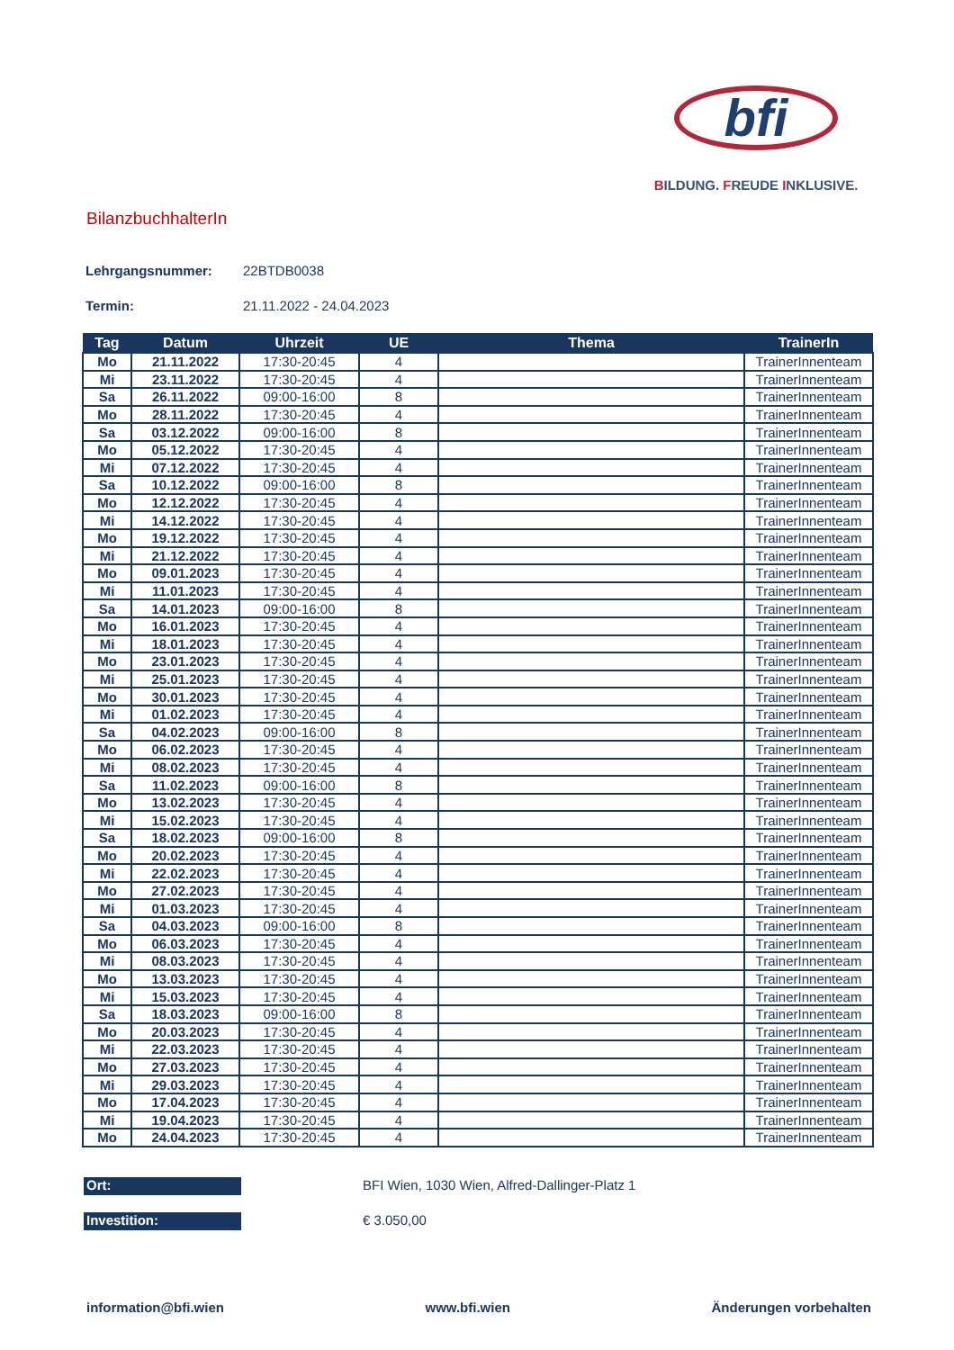bfi
BILDUNG. FREUDE INKLUSIVE.
BilanzbuchhalterIn
Lehrgangsnummer: 22BTDB0038
Termin: 21.11.2022 - 24.04.2023
| Tag | Datum | Uhrzeit | UE | Thema | TrainerIn |
| --- | --- | --- | --- | --- | --- |
| Mo | 21.11.2022 | 17:30-20:45 | 4 | | TrainerInnenteam |
| Mi | 23.11.2022 | 17:30-20:45 | 4 | | TrainerInnenteam |
| Sa | 26.11.2022 | 09:00-16:00 | 8 | | TrainerInnenteam |
| Mo | 28.11.2022 | 17:30-20:45 | 4 | | TrainerInnenteam |
| Sa | 03.12.2022 | 09:00-16:00 | 8 | | TrainerInnenteam |
| Mo | 05.12.2022 | 17:30-20:45 | 4 | | TrainerInnenteam |
| Mi | 07.12.2022 | 17:30-20:45 | 4 | | TrainerInnenteam |
| Sa | 10.12.2022 | 09:00-16:00 | 8 | | TrainerInnenteam |
| Mo | 12.12.2022 | 17:30-20:45 | 4 | | TrainerInnenteam |
| Mi | 14.12.2022 | 17:30-20:45 | 4 | | TrainerInnenteam |
| Mo | 19.12.2022 | 17:30-20:45 | 4 | | TrainerInnenteam |
| Mi | 21.12.2022 | 17:30-20:45 | 4 | | TrainerInnenteam |
| Mo | 09.01.2023 | 17:30-20:45 | 4 | | TrainerInnenteam |
| Mi | 11.01.2023 | 17:30-20:45 | 4 | | TrainerInnenteam |
| Sa | 14.01.2023 | 09:00-16:00 | 8 | | TrainerInnenteam |
| Mo | 16.01.2023 | 17:30-20:45 | 4 | | TrainerInnenteam |
| Mi | 18.01.2023 | 17:30-20:45 | 4 | | TrainerInnenteam |
| Mo | 23.01.2023 | 17:30-20:45 | 4 | | TrainerInnenteam |
| Mi | 25.01.2023 | 17:30-20:45 | 4 | | TrainerInnenteam |
| Mo | 30.01.2023 | 17:30-20:45 | 4 | | TrainerInnenteam |
| Mi | 01.02.2023 | 17:30-20:45 | 4 | | TrainerInnenteam |
| Sa | 04.02.2023 | 09:00-16:00 | 8 | | TrainerInnenteam |
| Mo | 06.02.2023 | 17:30-20:45 | 4 | | TrainerInnenteam |
| Mi | 08.02.2023 | 17:30-20:45 | 4 | | TrainerInnenteam |
| Sa | 11.02.2023 | 09:00-16:00 | 8 | | TrainerInnenteam |
| Mo | 13.02.2023 | 17:30-20:45 | 4 | | TrainerInnenteam |
| Mi | 15.02.2023 | 17:30-20:45 | 4 | | TrainerInnenteam |
| Sa | 18.02.2023 | 09:00-16:00 | 8 | | TrainerInnenteam |
| Mo | 20.02.2023 | 17:30-20:45 | 4 | | TrainerInnenteam |
| Mi | 22.02.2023 | 17:30-20:45 | 4 | | TrainerInnenteam |
| Mo | 27.02.2023 | 17:30-20:45 | 4 | | TrainerInnenteam |
| Mi | 01.03.2023 | 17:30-20:45 | 4 | | TrainerInnenteam |
| Sa | 04.03.2023 | 09:00-16:00 | 8 | | TrainerInnenteam |
| Mo | 06.03.2023 | 17:30-20:45 | 4 | | TrainerInnenteam |
| Mi | 08.03.2023 | 17:30-20:45 | 4 | | TrainerInnenteam |
| Mo | 13.03.2023 | 17:30-20:45 | 4 | | TrainerInnenteam |
| Mi | 15.03.2023 | 17:30-20:45 | 4 | | TrainerInnenteam |
| Sa | 18.03.2023 | 09:00-16:00 | 8 | | TrainerInnenteam |
| Mo | 20.03.2023 | 17:30-20:45 | 4 | | TrainerInnenteam |
| Mi | 22.03.2023 | 17:30-20:45 | 4 | | TrainerInnenteam |
| Mo | 27.03.2023 | 17:30-20:45 | 4 | | TrainerInnenteam |
| Mi | 29.03.2023 | 17:30-20:45 | 4 | | TrainerInnenteam |
| Mo | 17.04.2023 | 17:30-20:45 | 4 | | TrainerInnenteam |
| Mi | 19.04.2023 | 17:30-20:45 | 4 | | TrainerInnenteam |
| Mo | 24.04.2023 | 17:30-20:45 | 4 | | TrainerInnenteam |
Ort:
BFI Wien, 1030 Wien, Alfred-Dallinger-Platz 1
Investition:
€ 3.050,00
information@bfi.wien www.bfi.wien Änderungen vorbehalten